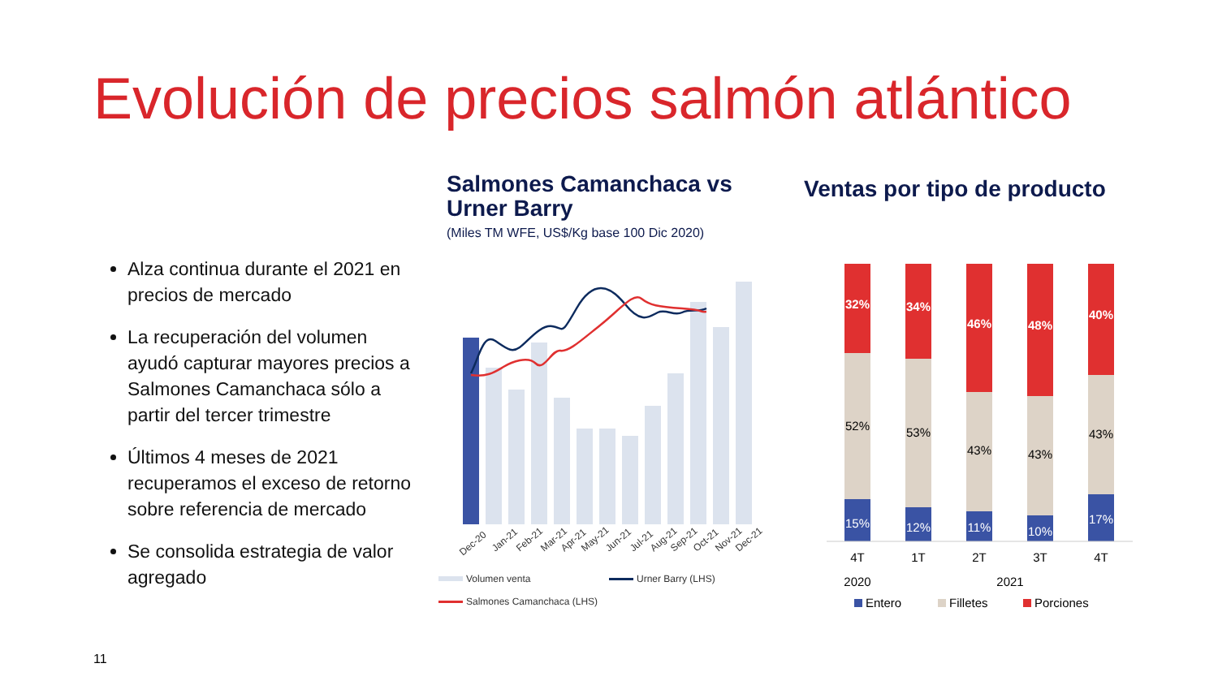Evolución de precios salmón atlántico
Alza continua durante el 2021 en precios de mercado
La recuperación del volumen ayudó capturar mayores precios a Salmones Camanchaca sólo a partir del tercer trimestre
Últimos 4 meses de 2021 recuperamos el exceso de retorno sobre referencia de mercado
Se consolida estrategia de valor agregado
Salmones Camanchaca vs Urner Barry
(Miles TM WFE, US$/Kg base 100 Dic 2020)
Dec-20
Jan-21
Feb-21
Mar-21
Apr-21
May-21
Jun-21
Jul-21
Aug-21
Sep-21
Oct-21
Nov-21
Dec-21
Volumen venta
Urner Barry (LHS)
Salmones Camanchaca (LHS)
Ventas por tipo de producto
32%
52%
15%
34%
53%
12%
46%
43%
11%
48%
43%
10%
40%
43%
17%
4T
1T
2T
3T
4T
2020
2021
Entero
Filletes
Porciones
11